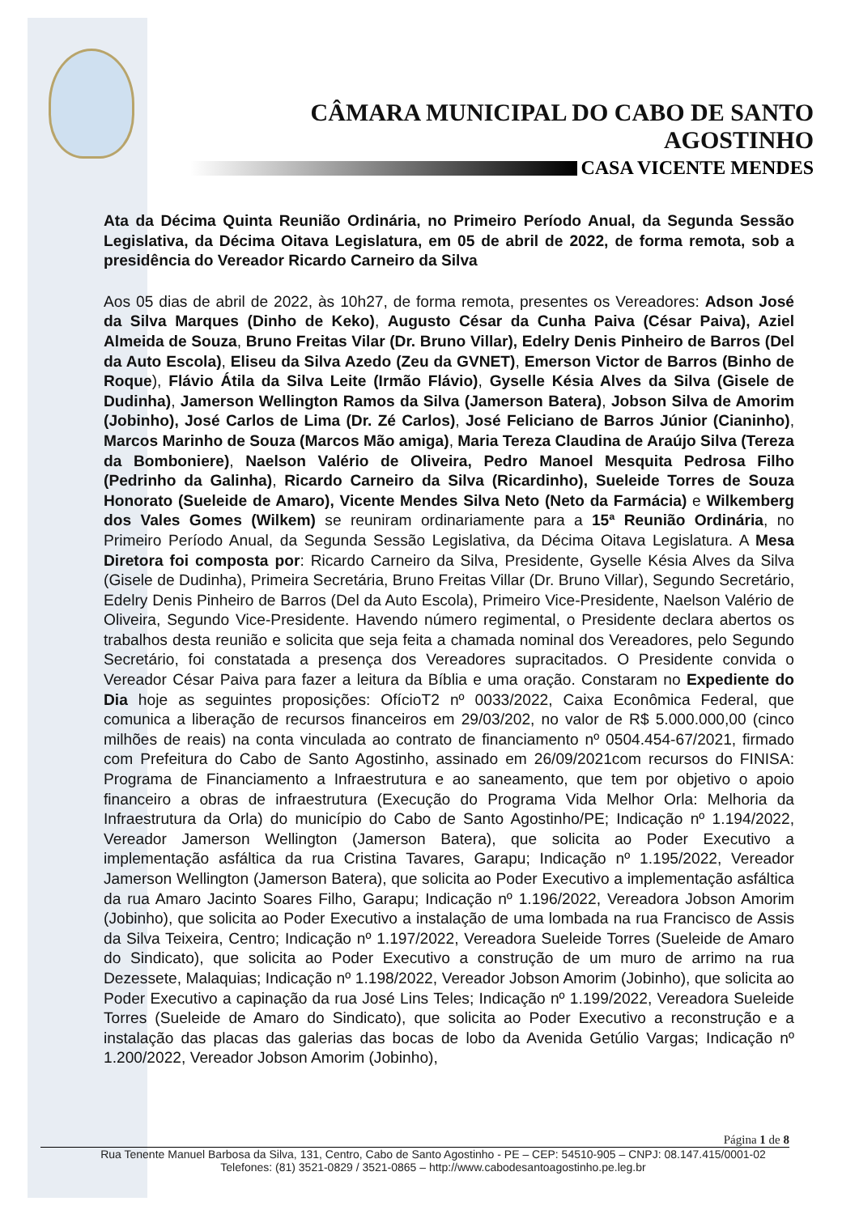CÂMARA MUNICIPAL DO CABO DE SANTO AGOSTINHO
CASA VICENTE MENDES
Ata da Décima Quinta Reunião Ordinária, no Primeiro Período Anual, da Segunda Sessão Legislativa, da Décima Oitava Legislatura, em 05 de abril de 2022, de forma remota, sob a presidência do Vereador Ricardo Carneiro da Silva
Aos 05 dias de abril de 2022, às 10h27, de forma remota, presentes os Vereadores: Adson José da Silva Marques (Dinho de Keko), Augusto César da Cunha Paiva (César Paiva), Aziel Almeida de Souza, Bruno Freitas Vilar (Dr. Bruno Villar), Edelry Denis Pinheiro de Barros (Del da Auto Escola), Eliseu da Silva Azedo (Zeu da GVNET), Emerson Victor de Barros (Binho de Roque), Flávio Átila da Silva Leite (Irmão Flávio), Gyselle Késia Alves da Silva (Gisele de Dudinha), Jamerson Wellington Ramos da Silva (Jamerson Batera), Jobson Silva de Amorim (Jobinho), José Carlos de Lima (Dr. Zé Carlos), José Feliciano de Barros Júnior (Cianinho), Marcos Marinho de Souza (Marcos Mão amiga), Maria Tereza Claudina de Araújo Silva (Tereza da Bomboniere), Naelson Valério de Oliveira, Pedro Manoel Mesquita Pedrosa Filho (Pedrinho da Galinha), Ricardo Carneiro da Silva (Ricardinho), Sueleide Torres de Souza Honorato (Sueleide de Amaro), Vicente Mendes Silva Neto (Neto da Farmácia) e Wilkemberg dos Vales Gomes (Wilkem) se reuniram ordinariamente para a 15ª Reunião Ordinária, no Primeiro Período Anual, da Segunda Sessão Legislativa, da Décima Oitava Legislatura. A Mesa Diretora foi composta por: Ricardo Carneiro da Silva, Presidente, Gyselle Késia Alves da Silva (Gisele de Dudinha), Primeira Secretária, Bruno Freitas Villar (Dr. Bruno Villar), Segundo Secretário, Edelry Denis Pinheiro de Barros (Del da Auto Escola), Primeiro Vice-Presidente, Naelson Valério de Oliveira, Segundo Vice-Presidente. Havendo número regimental, o Presidente declara abertos os trabalhos desta reunião e solicita que seja feita a chamada nominal dos Vereadores, pelo Segundo Secretário, foi constatada a presença dos Vereadores supracitados. O Presidente convida o Vereador César Paiva para fazer a leitura da Bíblia e uma oração. Constaram no Expediente do Dia hoje as seguintes proposições: OfícioT2 nº 0033/2022, Caixa Econômica Federal, que comunica a liberação de recursos financeiros em 29/03/202, no valor de R$ 5.000.000,00 (cinco milhões de reais) na conta vinculada ao contrato de financiamento nº 0504.454-67/2021, firmado com Prefeitura do Cabo de Santo Agostinho, assinado em 26/09/2021com recursos do FINISA: Programa de Financiamento a Infraestrutura e ao saneamento, que tem por objetivo o apoio financeiro a obras de infraestrutura (Execução do Programa Vida Melhor Orla: Melhoria da Infraestrutura da Orla) do município do Cabo de Santo Agostinho/PE; Indicação nº 1.194/2022, Vereador Jamerson Wellington (Jamerson Batera), que solicita ao Poder Executivo a implementação asfáltica da rua Cristina Tavares, Garapu; Indicação nº 1.195/2022, Vereador Jamerson Wellington (Jamerson Batera), que solicita ao Poder Executivo a implementação asfáltica da rua Amaro Jacinto Soares Filho, Garapu; Indicação nº 1.196/2022, Vereadora Jobson Amorim (Jobinho), que solicita ao Poder Executivo a instalação de uma lombada na rua Francisco de Assis da Silva Teixeira, Centro; Indicação nº 1.197/2022, Vereadora Sueleide Torres (Sueleide de Amaro do Sindicato), que solicita ao Poder Executivo a construção de um muro de arrimo na rua Dezessete, Malaquias; Indicação nº 1.198/2022, Vereador Jobson Amorim (Jobinho), que solicita ao Poder Executivo a capinação da rua José Lins Teles; Indicação nº 1.199/2022, Vereadora Sueleide Torres (Sueleide de Amaro do Sindicato), que solicita ao Poder Executivo a reconstrução e a instalação das placas das galerias das bocas de lobo da Avenida Getúlio Vargas; Indicação nº 1.200/2022, Vereador Jobson Amorim (Jobinho),
Página 1 de 8
Rua Tenente Manuel Barbosa da Silva, 131, Centro, Cabo de Santo Agostinho - PE – CEP: 54510-905 – CNPJ: 08.147.415/0001-02
Telefones: (81) 3521-0829 / 3521-0865 – http://www.cabodesantoagostinho.pe.leg.br